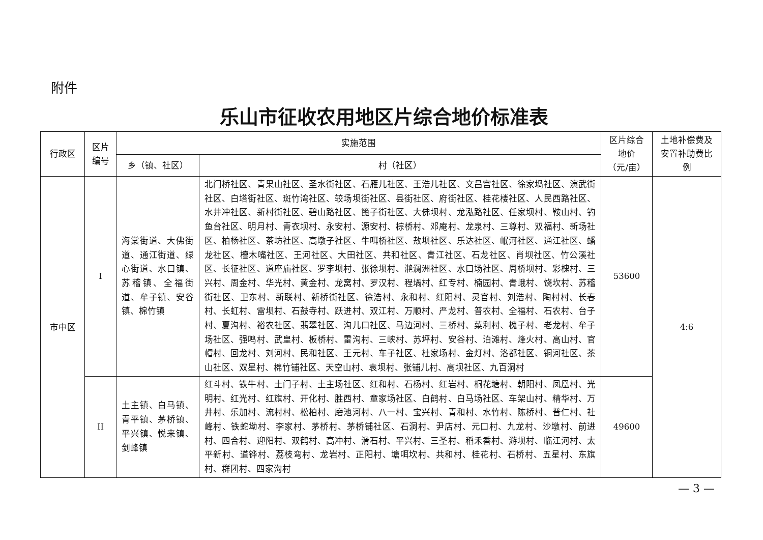附件
乐山市征收农用地区片综合地价标准表
| 行政区 | 区片 编号 | 实施范围 | | 区片综合 地价 （元/亩） | 土地补偿费及 安置补助费比 例 |
| --- | --- | --- | --- | --- | --- |
| | | 乡（镇、社区） | 村（社区） | | |
| 市中区 | I | 海棠街道、大佛街道、通江街道、绿心街道、水口镇、苏稽镇、全福街道、牟子镇、安谷镇、棉竹镇 | 北门桥社区、青果山社区、圣水街社区、石雁儿社区、王浩儿社区、文昌宫社区、徐家堝社区、演武街社区、白塔街社区、斑竹湾社区、较场坝街社区、县街社区、府街社区、桂花楼社区、人民西路社区、水井冲社区、新村街社区、碧山路社区、篦子街社区、大佛坝村、龙泓路社区、任家坝村、鞍山村、钓鱼台社区、明月村、青衣坝村、永安村、源安村、棕桥村、邓庵村、龙泉村、三尊村、双福村、新场社区、柏杨社区、茶坊社区、高墩子社区、牛咡桥社区、敖坝社区、乐达社区、岷河社区、通江社区、蟠龙社区、檀木嘴社区、王河社区、大田社区、共和社区、青江社区、石龙社区、肖坝社区、竹公溪社区、长征社区、道座庙社区、罗李坝村、张徐坝村、滟澜洲社区、水口场社区、周桥坝村、彩槐村、三兴村、周金村、华光村、黄金村、龙窝村、罗汉村、程堝村、红专村、楠园村、青峨村、饶坎村、苏稽街社区、卫东村、新联村、新桥街社区、徐浩村、永和村、红阳村、灵官村、刘浩村、陶村村、长春村、长虹村、雷坝村、石鼓寺村、跃进村、双江村、万顺村、严龙村、普农村、全福村、石农村、台子村、夏沟村、裕农社区、翡翠社区、沟儿口社区、马边河村、三桥村、菜利村、槐子村、老龙村、牟子场社区、强鸣村、武皇村、板桥村、雷沟村、三峡村、苏坪村、安谷村、泊滩村、烽火村、高山村、官帽村、回龙村、刘河村、民和社区、王元村、车子社区、杜家场村、金灯村、洛都社区、铜河社区、茶山社区、双星村、棉竹铺社区、天空山村、袁坝村、张铺儿村、高坝社区、九百洞村 | 53600 | 4:6 |
| | II | 土主镇、白马镇、青平镇、茅桥镇、平兴镇、悦来镇、剑峰镇 | 红斗村、铁牛村、土门子村、土主场社区、红和村、石杨村、红岩村、桐花塘村、朝阳村、凤凰村、光明村、红光村、红旗村、开化村、胜西村、童家场社区、白鹤村、白马场社区、车架山村、精华村、万井村、乐加村、流村村、松柏村、磨池河村、八一村、宝兴村、青和村、水竹村、陈桥村、普仁村、社峰村、铁蛇坳村、李家村、茅桥村、茅桥铺社区、石洞村、尹店村、元口村、九龙村、沙墩村、前进村、四合村、迎阳村、双鹤村、高冲村、滑石村、平兴村、三圣村、稻禾香村、游坝村、临江河村、太平新村、道铧村、荔枝弯村、龙岩村、正阳村、塘咡坎村、共和村、桂花村、石桥村、五星村、东旗村、群团村、四家沟村 | 49600 | |
— 3 —